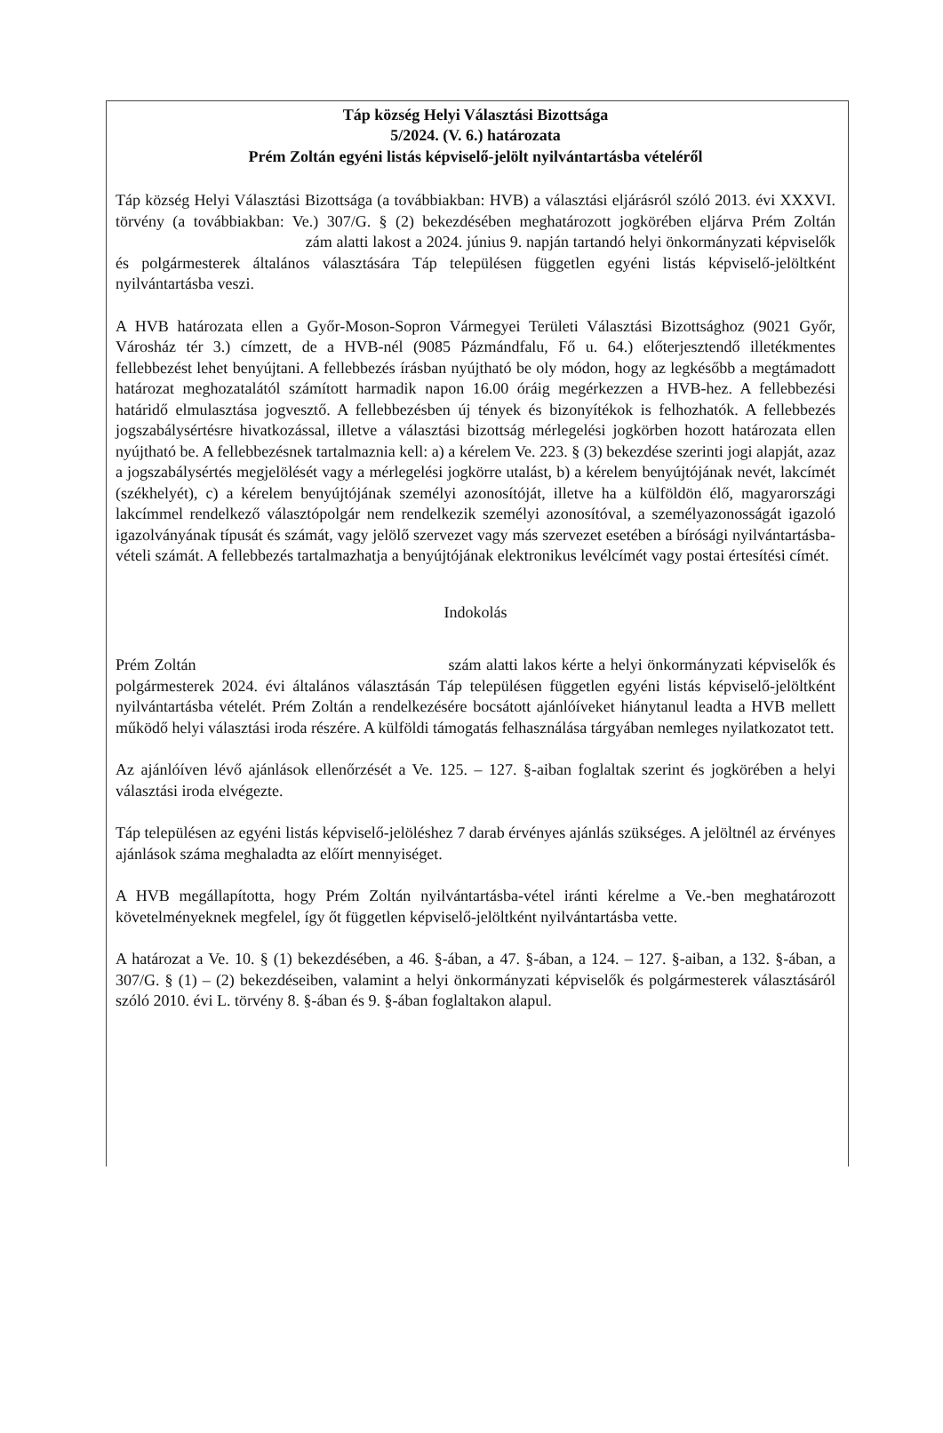Táp község Helyi Választási Bizottsága
5/2024. (V. 6.) határozata
Prém Zoltán egyéni listás képviselő-jelölt nyilvántartásba vételéről
Táp község Helyi Választási Bizottsága (a továbbiakban: HVB) a választási eljárásról szóló 2013. évi XXXVI. törvény (a továbbiakban: Ve.) 307/G. § (2) bekezdésében meghatározott jogkörében eljárva Prém Zoltán zám alatti lakost a 2024. június 9. napján tartandó helyi önkormányzati képviselők és polgármesterek általános választására Táp településen független egyéni listás képviselő-jelöltként nyilvántartásba veszi.
A HVB határozata ellen a Győr-Moson-Sopron Vármegyei Területi Választási Bizottsághoz (9021 Győr, Városház tér 3.) címzett, de a HVB-nél (9085 Pázmándfalu, Fő u. 64.) előterjesztendő illetékmentes fellebbezést lehet benyújtani. A fellebbezés írásban nyújtható be oly módon, hogy az legkésőbb a megtámadott határozat meghozatalától számított harmadik napon 16.00 óráig megérkezzen a HVB-hez. A fellebbezési határidő elmulasztása jogvesztő. A fellebbezésben új tények és bizonyítékok is felhozhatók. A fellebbezés jogszabálysértésre hivatkozással, illetve a választási bizottság mérlegelési jogkörben hozott határozata ellen nyújtható be. A fellebbezésnek tartalmaznia kell: a) a kérelem Ve. 223. § (3) bekezdése szerinti jogi alapját, azaz a jogszabálysértés megjelölését vagy a mérlegelési jogkörre utalást, b) a kérelem benyújtójának nevét, lakcímét (székhelyét), c) a kérelem benyújtójának személyi azonosítóját, illetve ha a külföldön élő, magyarországi lakcímmel rendelkező választópolgár nem rendelkezik személyi azonosítóval, a személyazonosságát igazoló igazolványának típusát és számát, vagy jelölő szervezet vagy más szervezet esetében a bírósági nyilvántartásba-vételi számát. A fellebbezés tartalmazhatja a benyújtójának elektronikus levélcímét vagy postai értesítési címét.
Indokolás
Prém Zoltán szám alatti lakos kérte a helyi önkormányzati képviselők és polgármesterek 2024. évi általános választásán Táp településen független egyéni listás képviselő-jelöltként nyilvántartásba vételét. Prém Zoltán a rendelkezésére bocsátott ajánlóíveket hiánytanul leadta a HVB mellett működő helyi választási iroda részére. A külföldi támogatás felhasználása tárgyában nemleges nyilatkozatot tett.
Az ajánlóíven lévő ajánlások ellenőrzését a Ve. 125. – 127. §-aiban foglaltak szerint és jogkörében a helyi választási iroda elvégezte.
Táp településen az egyéni listás képviselő-jelöléshez 7 darab érvényes ajánlás szükséges. A jelöltnél az érvényes ajánlások száma meghaladta az előírt mennyiséget.
A HVB megállapította, hogy Prém Zoltán nyilvántartásba-vétel iránti kérelme a Ve.-ben meghatározott követelményeknek megfelel, így őt független képviselő-jelöltként nyilvántartásba vette.
A határozat a Ve. 10. § (1) bekezdésében, a 46. §-ában, a 47. §-ában, a 124. – 127. §-aiban, a 132. §-ában, a 307/G. § (1) – (2) bekezdéseiben, valamint a helyi önkormányzati képviselők és polgármesterek választásáról szóló 2010. évi L. törvény 8. §-ában és 9. §-ában foglaltakon alapul.